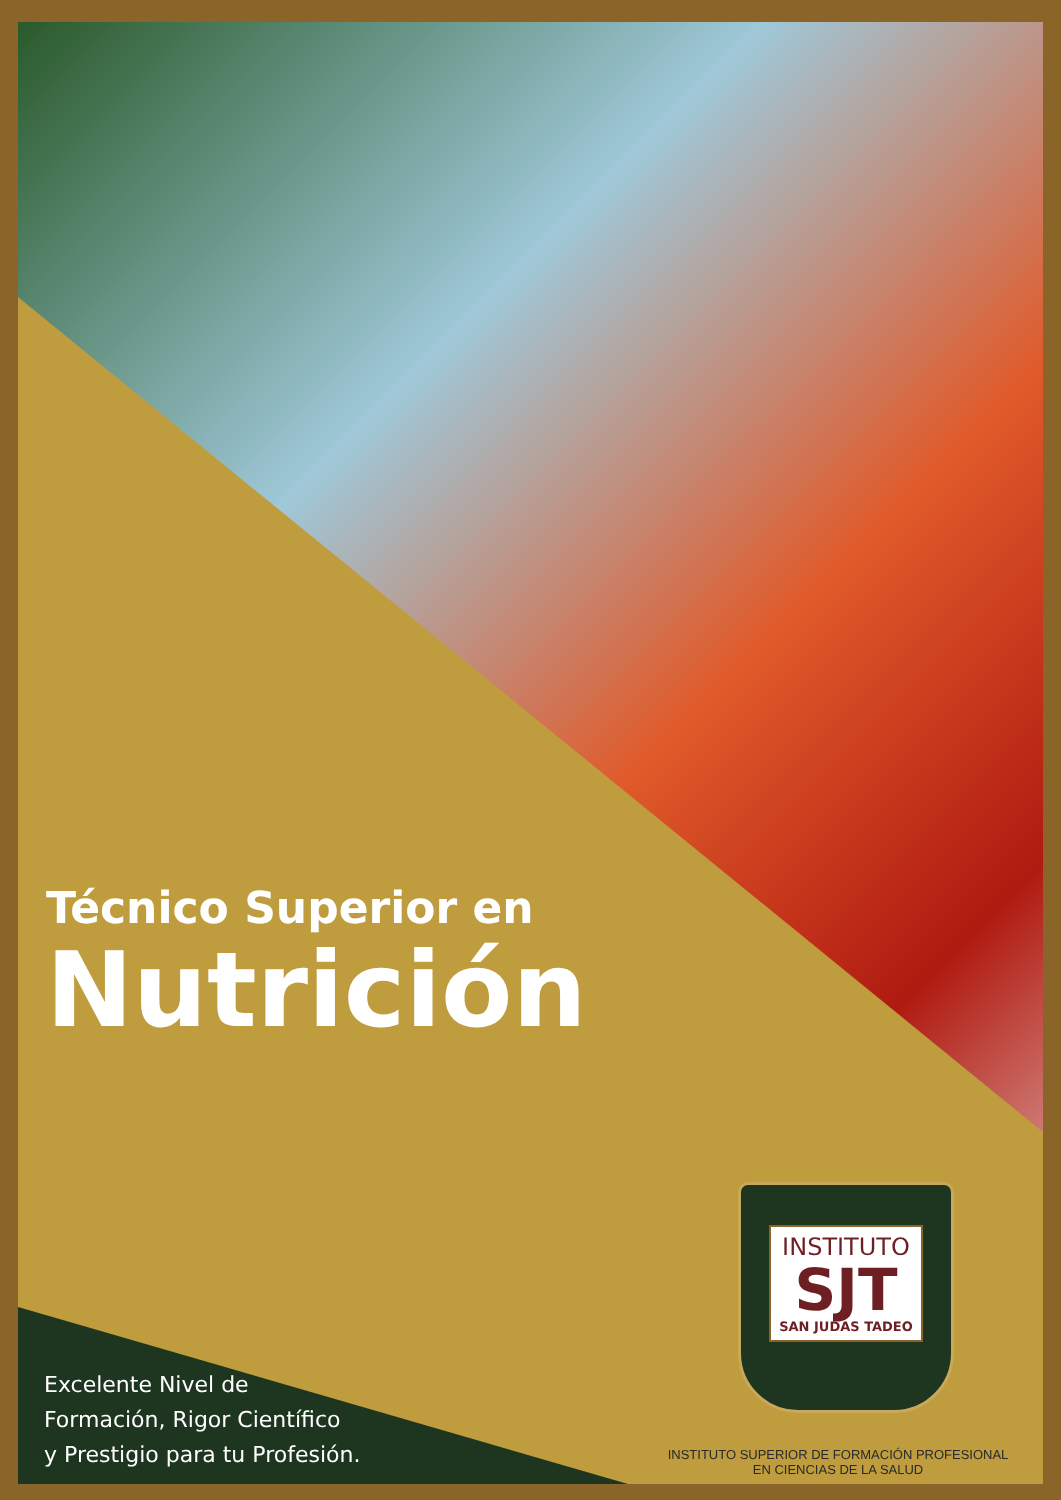Técnico Superior en
Nutrición
Excelente Nivel de
Formación, Rigor Científico
y Prestigio para tu Profesión.
INSTITUTO
SJT
SAN JUDAS TADEO
INSTITUTO SUPERIOR DE FORMACIÓN PROFESIONAL
EN CIENCIAS DE LA SALUD